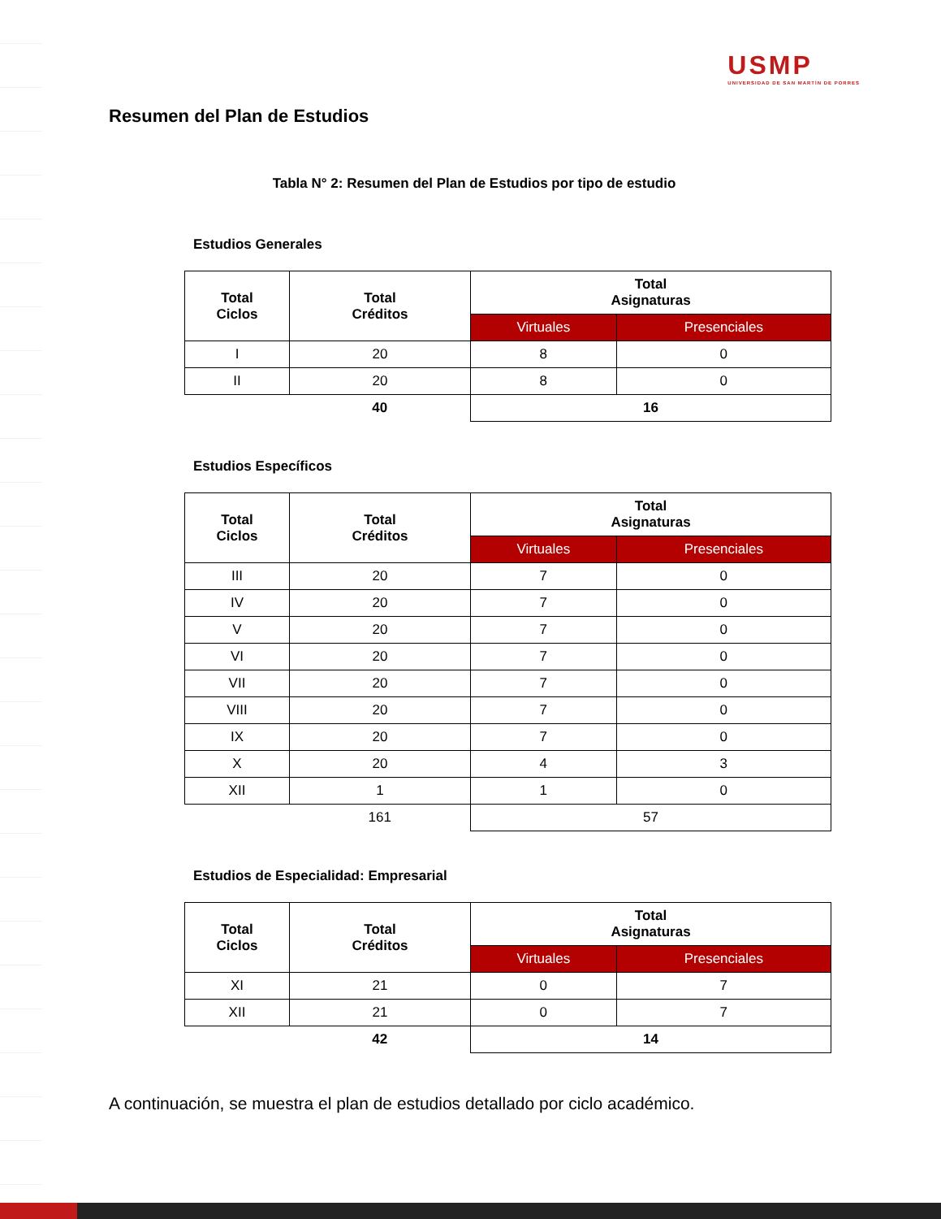USMP
UNIVERSIDAD DE SAN MARTÍN DE PORRES
Resumen del Plan de Estudios
Tabla N° 2: Resumen del Plan de Estudios por tipo de estudio
Estudios Generales
| Total Ciclos | Total Créditos | Total Asignaturas | |
| --- | --- | --- | --- |
| | | Virtuales | Presenciales |
| I | 20 | 8 | 0 |
| II | 20 | 8 | 0 |
| | 40 | 16 | |
Estudios Específicos
| Total Ciclos | Total Créditos | Total Asignaturas | |
| --- | --- | --- | --- |
| | | Virtuales | Presenciales |
| III | 20 | 7 | 0 |
| IV | 20 | 7 | 0 |
| V | 20 | 7 | 0 |
| VI | 20 | 7 | 0 |
| VII | 20 | 7 | 0 |
| VIII | 20 | 7 | 0 |
| IX | 20 | 7 | 0 |
| X | 20 | 4 | 3 |
| XII | 1 | 1 | 0 |
| | 161 | 57 | |
Estudios de Especialidad: Empresarial
| Total Ciclos | Total Créditos | Total Asignaturas | |
| --- | --- | --- | --- |
| | | Virtuales | Presenciales |
| XI | 21 | 0 | 7 |
| XII | 21 | 0 | 7 |
| | 42 | 14 | |
A continuación, se muestra el plan de estudios detallado por ciclo académico.